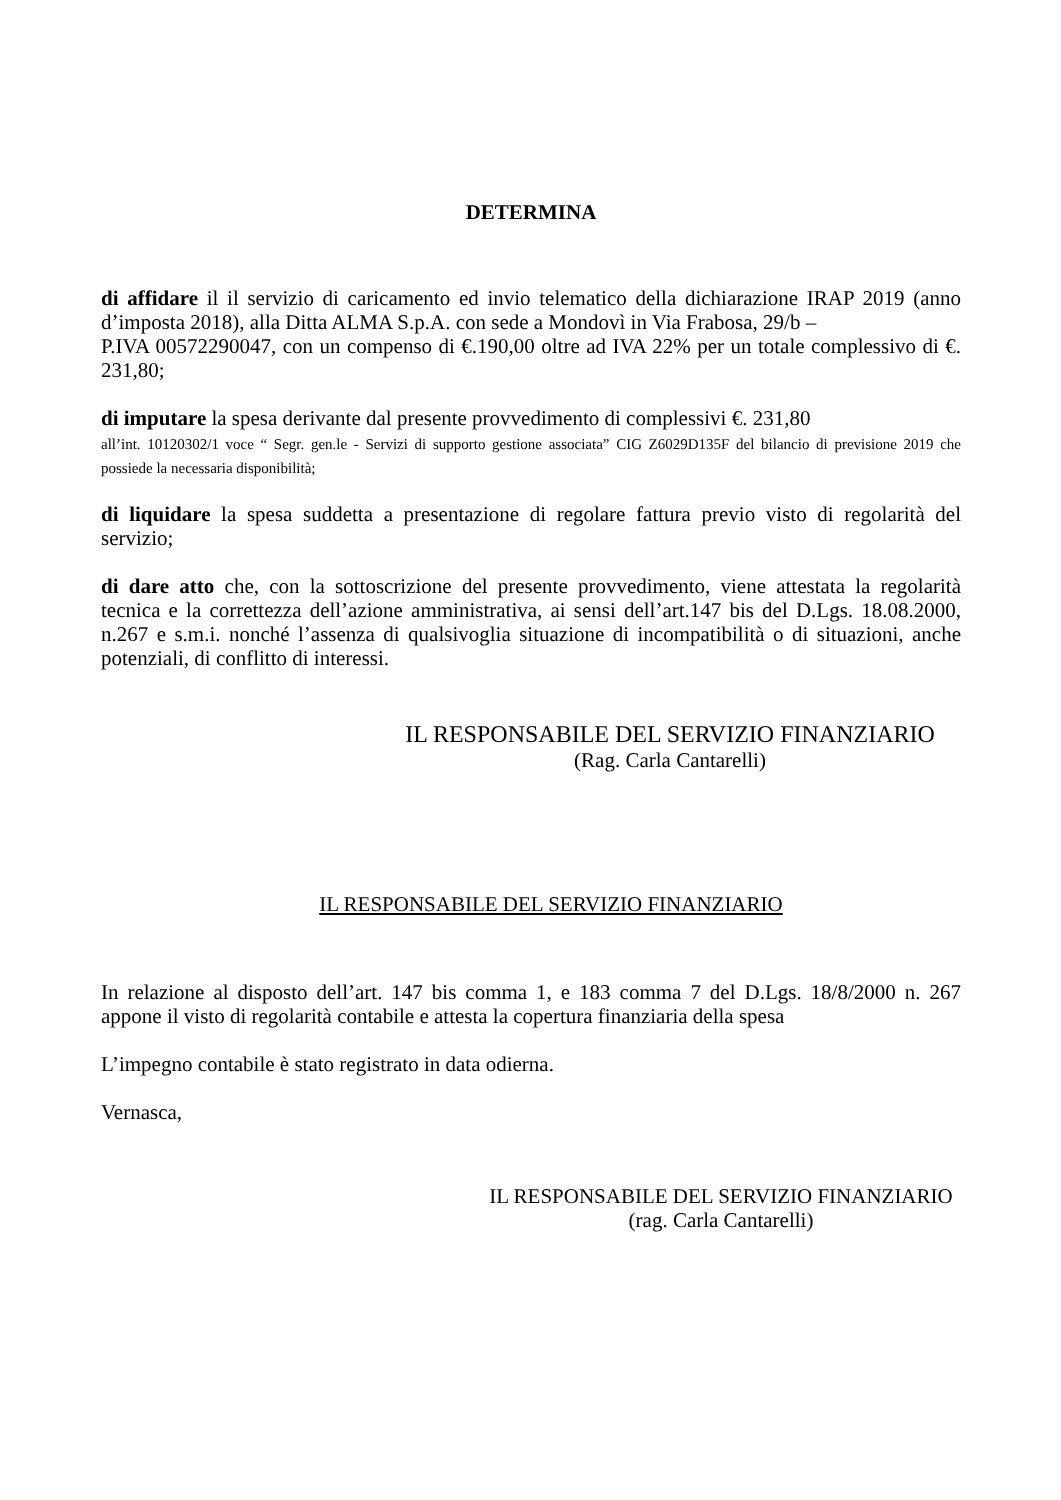DETERMINA
di affidare il il servizio di caricamento ed invio telematico della dichiarazione IRAP 2019 (anno d’imposta 2018), alla Ditta ALMA S.p.A. con sede a Mondovì in Via Frabosa, 29/b –
P.IVA 00572290047, con un compenso di €.190,00 oltre ad IVA 22% per un totale complessivo di €. 231,80;
di imputare la spesa derivante dal presente provvedimento di complessivi €. 231,80
all’int. 10120302/1 voce “ Segr. gen.le - Servizi di supporto gestione associata” CIG Z6029D135F del bilancio di previsione 2019 che possiede la necessaria disponibilità;
di liquidare la spesa suddetta a presentazione di regolare fattura previo visto di regolarità del servizio;
di dare atto che, con la sottoscrizione del presente provvedimento, viene attestata la regolarità tecnica e la correttezza dell’azione amministrativa, ai sensi dell’art.147 bis del D.Lgs. 18.08.2000, n.267 e s.m.i. nonché l’assenza di qualsivoglia situazione di incompatibilità o di situazioni, anche potenziali, di conflitto di interessi.
IL RESPONSABILE DEL SERVIZIO FINANZIARIO
(Rag. Carla Cantarelli)
IL RESPONSABILE DEL SERVIZIO FINANZIARIO
In relazione al disposto dell’art. 147 bis comma 1, e 183 comma 7 del D.Lgs. 18/8/2000 n. 267 appone il visto di regolarità contabile e attesta la copertura finanziaria della spesa
L’impegno contabile è stato registrato in data odierna.
Vernasca,
IL RESPONSABILE DEL SERVIZIO FINANZIARIO
(rag. Carla Cantarelli)